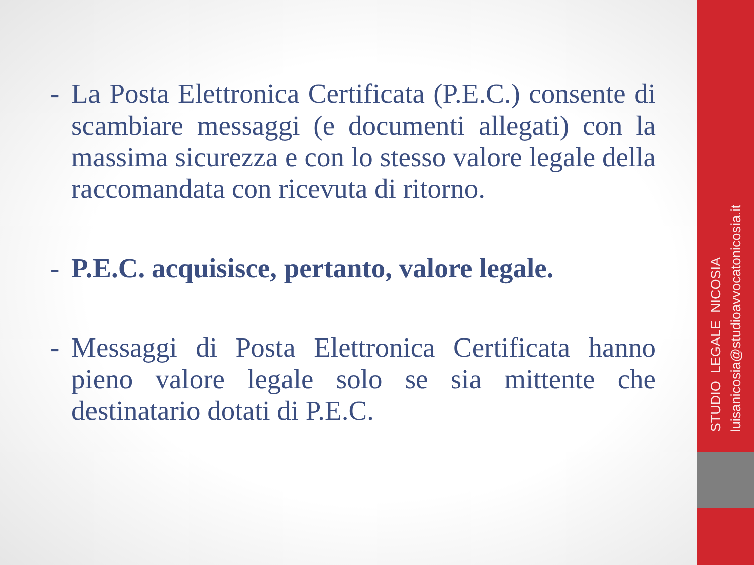- La Posta Elettronica Certificata (P.E.C.) consente di scambiare messaggi (e documenti allegati) con la massima sicurezza e con lo stesso valore legale della raccomandata con ricevuta di ritorno.
- P.E.C. acquisisce, pertanto, valore legale.
- Messaggi di Posta Elettronica Certificata hanno pieno valore legale solo se sia mittente che destinatario dotati di P.E.C.
STUDIO LEGALE NICOSIA
luisanicosia@studioavvocatonicosia.it